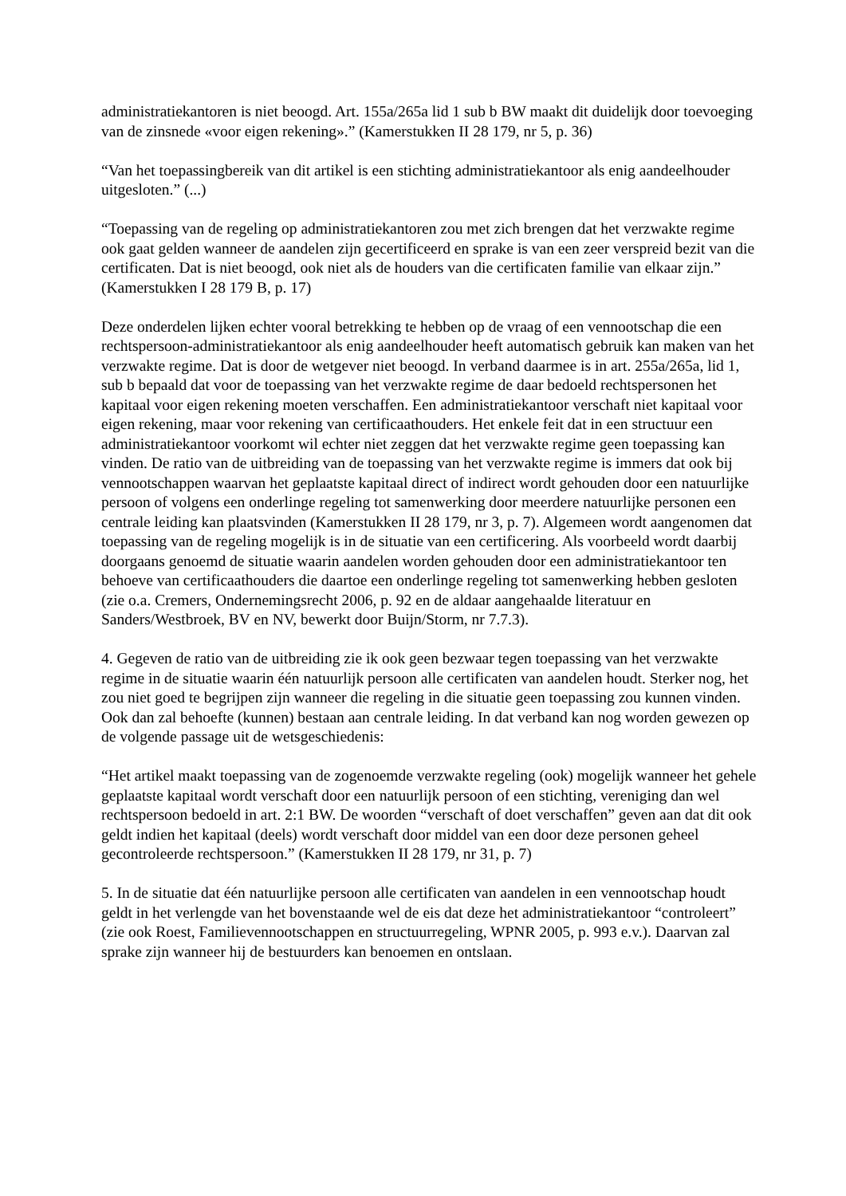administratiekantoren is niet beoogd. Art. 155a/265a lid 1 sub b BW maakt dit duidelijk door toevoeging van de zinsnede «voor eigen rekening».” (Kamerstukken II 28 179, nr 5, p. 36)
“Van het toepassingbereik van dit artikel is een stichting administratiekantoor als enig aandeelhouder uitgesloten.” (...)
“Toepassing van de regeling op administratiekantoren zou met zich brengen dat het verzwakte regime ook gaat gelden wanneer de aandelen zijn gecertificeerd en sprake is van een zeer verspreid bezit van die certificaten. Dat is niet beoogd, ook niet als de houders van die certificaten familie van elkaar zijn.” (Kamerstukken I 28 179 B, p. 17)
Deze onderdelen lijken echter vooral betrekking te hebben op de vraag of een vennootschap die een rechtspersoon-administratiekantoor als enig aandeelhouder heeft automatisch gebruik kan maken van het verzwakte regime. Dat is door de wetgever niet beoogd. In verband daarmee is in art. 255a/265a, lid 1, sub b bepaald dat voor de toepassing van het verzwakte regime de daar bedoeld rechtspersonen het kapitaal voor eigen rekening moeten verschaffen. Een administratiekantoor verschaft niet kapitaal voor eigen rekening, maar voor rekening van certificaathouders. Het enkele feit dat in een structuur een administratiekantoor voorkomt wil echter niet zeggen dat het verzwakte regime geen toepassing kan vinden. De ratio van de uitbreiding van de toepassing van het verzwakte regime is immers dat ook bij vennootschappen waarvan het geplaatste kapitaal direct of indirect wordt gehouden door een natuurlijke persoon of volgens een onderlinge regeling tot samenwerking door meerdere natuurlijke personen een centrale leiding kan plaatsvinden (Kamerstukken II 28 179, nr 3, p. 7). Algemeen wordt aangenomen dat toepassing van de regeling mogelijk is in de situatie van een certificering. Als voorbeeld wordt daarbij doorgaans genoemd de situatie waarin aandelen worden gehouden door een administratiekantoor ten behoeve van certificaathouders die daartoe een onderlinge regeling tot samenwerking hebben gesloten (zie o.a. Cremers, Ondernemingsrecht 2006, p. 92 en de aldaar aangehaalde literatuur en Sanders/Westbroek, BV en NV, bewerkt door Buijn/Storm, nr 7.7.3).
4. Gegeven de ratio van de uitbreiding zie ik ook geen bezwaar tegen toepassing van het verzwakte regime in de situatie waarin één natuurlijk persoon alle certificaten van aandelen houdt. Sterker nog, het zou niet goed te begrijpen zijn wanneer die regeling in die situatie geen toepassing zou kunnen vinden. Ook dan zal behoefte (kunnen) bestaan aan centrale leiding. In dat verband kan nog worden gewezen op de volgende passage uit de wetsgeschiedenis:
“Het artikel maakt toepassing van de zogenoemde verzwakte regeling (ook) mogelijk wanneer het gehele geplaatste kapitaal wordt verschaft door een natuurlijk persoon of een stichting, vereniging dan wel rechtspersoon bedoeld in art. 2:1 BW. De woorden “verschaft of doet verschaffen” geven aan dat dit ook geldt indien het kapitaal (deels) wordt verschaft door middel van een door deze personen geheel gecontroleerde rechtspersoon.” (Kamerstukken II 28 179, nr 31, p. 7)
5. In de situatie dat één natuurlijke persoon alle certificaten van aandelen in een vennootschap houdt geldt in het verlengde van het bovenstaande wel de eis dat deze het administratiekantoor “controleert” (zie ook Roest, Familievennootschappen en structuurregeling, WPNR 2005, p. 993 e.v.). Daarvan zal sprake zijn wanneer hij de bestuurders kan benoemen en ontslaan.